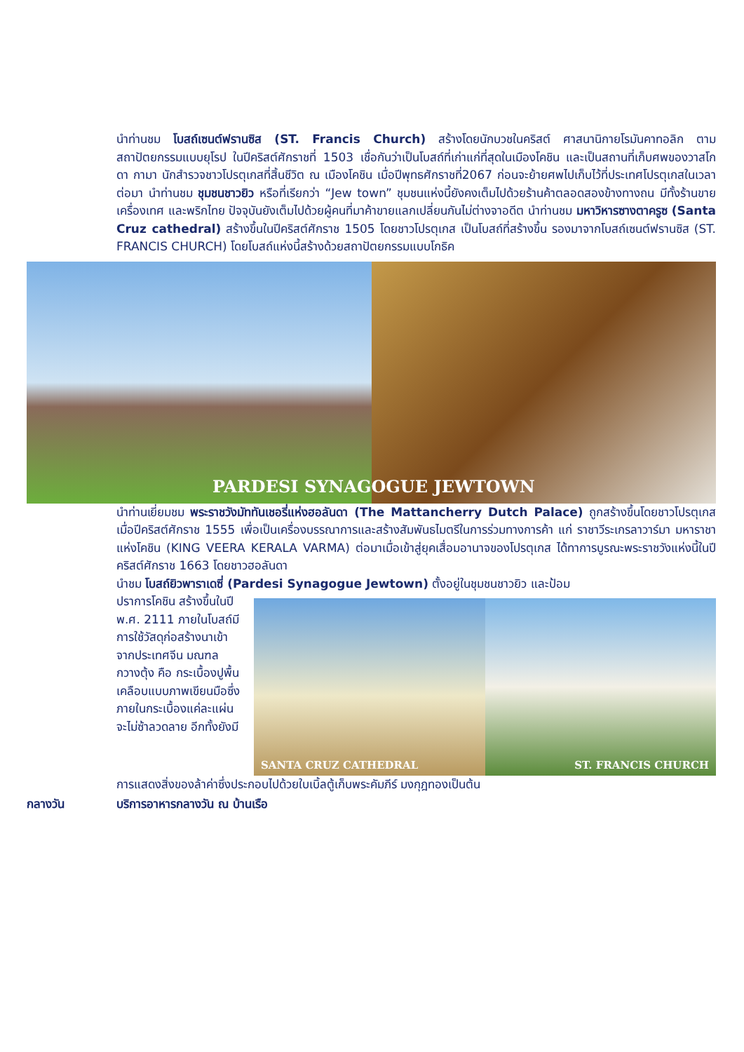นำท่านชม โบสถ์เซนต์ฟรานซิส (ST. Francis Church) สร้างโดยนักบวชในคริสต์ ศาสนานิกายโรมันคาทอลิก ตามสถาปัตยกรรมแบบยุโรป ในปีคริสต์ศักราชที่ 1503 เชื่อกันว่าเป็นโบสถ์ที่เก่าแก่ที่สุดในเมืองโคชิน และเป็นสถานที่เก็บศพของวาสโกดา กามา นักสำรวจชาวโปรตุเกสที่สิ้นชีวิต ณ เมืองโคชิน เมื่อปีพุทธศักราชที่2067 ก่อนจะย้ายศพไปเก็บไว้ที่ประเทศโปรตุเกสในเวลาต่อมา นำท่านชม ชุมชนชาวยิว หรือที่เรียกว่า “Jew town” ชุมชนแห่งนี้ยังคงเต็มไปด้วยร้านค้าตลอดสองข้างทางถน มีทั้งร้านขายเครื่องเทศ และพริกไทย ปัจจุบันยังเต็มไปด้วยผู้คนที่มาค้าขายแลกเปลี่ยนกันไม่ต่างจาอดีต นำท่านชม มหาวิหารซางตาครูซ (Santa Cruz cathedral) สร้างขึ้นในปีคริสต์ศักราช 1505 โดยชาวโปรตุเกส เป็นโบสถ์ที่สร้างขึ้น รองมาจากโบสถ์เซนต์ฟรานซิส (ST. FRANCIS CHURCH) โดยโบสถ์แห่งนี้สร้างด้วยสถาปัตยกรรมแบบโกธิค
PARDESI SYNAGOGUE JEWTOWN
นำท่านเยี่ยมชม พระราชวังมัททันเชอรี่แห่งฮอลันดา (The Mattancherry Dutch Palace) ถูกสร้างขึ้นโดยชาวโปรตุเกสเมื่อปีคริสต์ศักราช 1555 เพื่อเป็นเครื่องบรรณาการและสร้างสัมพันธไมตรีในการร่วมทางการค้า แก่ ราชาวีระเกรลาวาร์มา มหาราชาแห่งโคชิน (KING VEERA KERALA VARMA) ต่อมาเมื่อเข้าสู่ยุคเสื่อมอานาจของโปรตุเกส ได้ทาการบูรณะพระราชวังแห่งนี้ในปีคริสต์ศักราช 1663 โดยชาวฮอลันดา
นำชม โบสถ์ยิวพาราเดซี่ (Pardesi Synagogue Jewtown) ตั้งอยู่ในชุมชนชาวยิว และป้อม
ปราการโคชิน สร้างขึ้นในปี พ.ศ. 2111 ภายในโบสถ์มีการใช้วัสดุก่อสร้างนาเข้าจากประเทศจีน มณฑลกวางตุ้ง คือ กระเบื้องปูพื้นเคลือบแบบภาพเขียนมือซึ่งภายในกระเบื้องแค่ละแผ่นจะไม่ซ้าลวดลาย อีกทั้งยังมี
SANTA CRUZ CATHEDRAL ST. FRANCIS CHURCH
การแสดงสิ่งของล้าค่าซึ่งประกอบไปด้วยใบเบิ้ลตู้เก็บพระคัมภีร์ มงกุฎทองเป็นต้น
กลางวัน บริการอาหารกลางวัน ณ บ้านเรือ